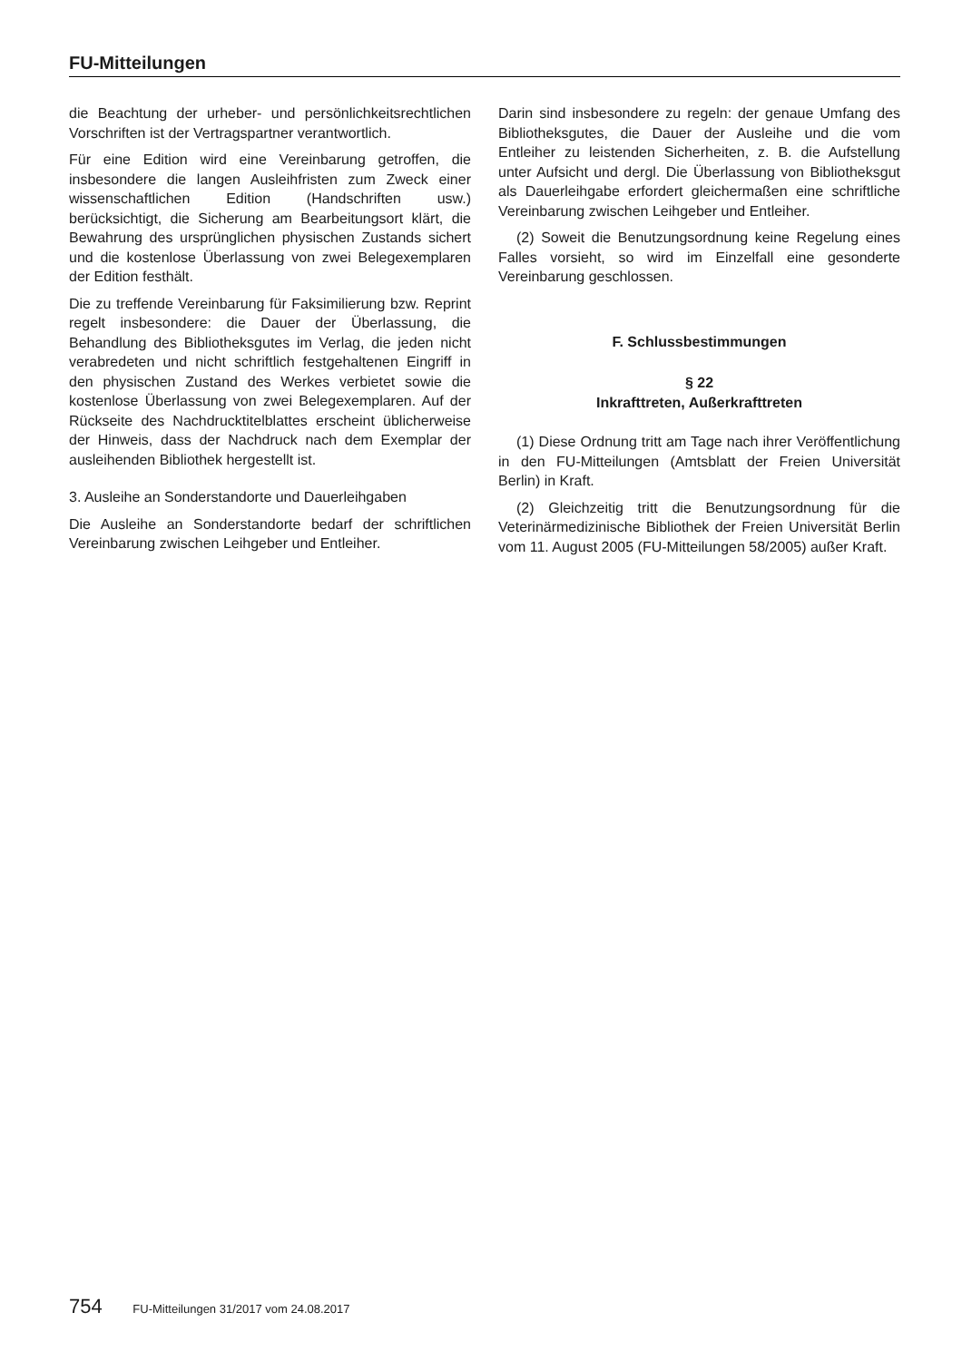FU-Mitteilungen
die Beachtung der urheber- und persönlichkeitsrechtlichen Vorschriften ist der Vertragspartner verantwortlich.
Für eine Edition wird eine Vereinbarung getroffen, die insbesondere die langen Ausleihfristen zum Zweck einer wissenschaftlichen Edition (Handschriften usw.) berücksichtigt, die Sicherung am Bearbeitungsort klärt, die Bewahrung des ursprünglichen physischen Zustands sichert und die kostenlose Überlassung von zwei Belegexemplaren der Edition festhält.
Die zu treffende Vereinbarung für Faksimilierung bzw. Reprint regelt insbesondere: die Dauer der Überlassung, die Behandlung des Bibliotheksgutes im Verlag, die jeden nicht verabredeten und nicht schriftlich festgehaltenen Eingriff in den physischen Zustand des Werkes verbietet sowie die kostenlose Überlassung von zwei Belegexemplaren. Auf der Rückseite des Nachdrucktitelblattes erscheint üblicherweise der Hinweis, dass der Nachdruck nach dem Exemplar der ausleihenden Bibliothek hergestellt ist.
3. Ausleihe an Sonderstandorte und Dauerleihgaben
Die Ausleihe an Sonderstandorte bedarf der schriftlichen Vereinbarung zwischen Leihgeber und Entleiher.
Darin sind insbesondere zu regeln: der genaue Umfang des Bibliotheksgutes, die Dauer der Ausleihe und die vom Entleiher zu leistenden Sicherheiten, z. B. die Aufstellung unter Aufsicht und dergl. Die Überlassung von Bibliotheksgut als Dauerleihgabe erfordert gleichermaßen eine schriftliche Vereinbarung zwischen Leihgeber und Entleiher.
(2) Soweit die Benutzungsordnung keine Regelung eines Falles vorsieht, so wird im Einzelfall eine gesonderte Vereinbarung geschlossen.
F. Schlussbestimmungen
§ 22
Inkrafttreten, Außerkrafttreten
(1) Diese Ordnung tritt am Tage nach ihrer Veröffentlichung in den FU-Mitteilungen (Amtsblatt der Freien Universität Berlin) in Kraft.
(2) Gleichzeitig tritt die Benutzungsordnung für die Veterinärmedizinische Bibliothek der Freien Universität Berlin vom 11. August 2005 (FU-Mitteilungen 58/2005) außer Kraft.
754 FU-Mitteilungen 31/2017 vom 24.08.2017